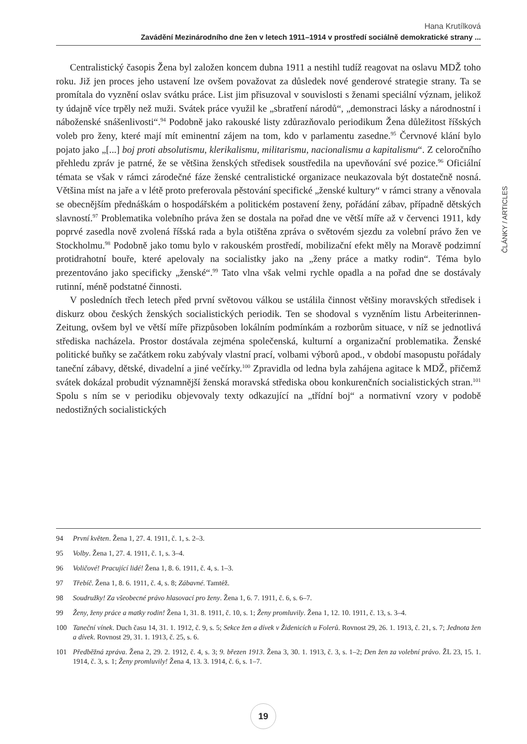Hana Krutílková
Zavádění Mezinárodního dne žen v letech 1911–1914 v prostředí sociálně demokratické strany ...
ČLÁNKY / ARTICLES
Centralistický časopis Žena byl založen koncem dubna 1911 a nestihl tudíž reagovat na oslavu MDŽ toho roku. Již jen proces jeho ustavení lze ovšem považovat za důsledek nové genderové strategie strany. Ta se promítala do vyznění oslav svátku práce. List jim přisuzoval v souvislosti s ženami speciální význam, jelikož ty údajně více trpěly než muži. Svátek práce využil ke „sbratření národů“, „demonstraci lásky a národnostní i náboženské snášenlivosti“.<sup>94</sup> Podobně jako rakouské listy zdůrazňovalo periodikum Žena důležitost říšských voleb pro ženy, které mají mít eminentní zájem na tom, kdo v parlamentu zasedne.<sup>95</sup> Červnové klání bylo pojato jako „[...] boj proti absolutismu, klerikalismu, militarismu, nacionalismu a kapitalismu“. Z celoročního přehledu zpráv je patrné, že se většina ženských středisek soustředila na upevňování své pozice.<sup>96</sup> Oficiální témata se však v rámci zárodečné fáze ženské centralistické organizace neukazovala být dostatečně nosná. Většina míst na jaře a v létě proto preferovala pěstování specifické „ženské kultury“ v rámci strany a věnovala se obecnějším přednáškám o hospodářském a politickém postavení ženy, pořádání zábav, případně dětských slavností.<sup>97</sup> Problematika volebního práva žen se dostala na pořad dne ve větší míře až v červenci 1911, kdy poprvé zasedla nově zvolená říšská rada a byla otištěna zpráva o světovém sjezdu za volební právo žen ve Stockholmu.<sup>98</sup> Podobně jako tomu bylo v rakouském prostředí, mobilizační efekt měly na Moravě podzimní protidrahotní bouře, které apelovaly na socialistky jako na „ženy práce a matky rodin“. Téma bylo prezentováno jako specificky „ženské“.<sup>99</sup> Tato vlna však velmi rychle opadla a na pořad dne se dostávaly rutinní, méně podstatné činnosti.
V posledních třech letech před první světovou válkou se ustálila činnost většiny moravských středisek i diskurz obou českých ženských socialistických periodik. Ten se shodoval s vyzněním listu Arbeiterinnen-Zeitung, ovšem byl ve větší míře přizpůsoben lokálním podmínkám a rozborům situace, v níž se jednotlivá střediska nacházela. Prostor dostávala zejména společenská, kulturní a organizační problematika. Ženské politické buňky se začátkem roku zabývaly vlastní prací, volbami výborů apod., v období masopustu pořádaly taneční zábavy, dětské, divadelní a jiné večírky.<sup>100</sup> Zpravidla od ledna byla zahájena agitace k MDŽ, přičemž svátek dokázal probudit významnější ženská moravská střediska obou konkurenčních socialistických stran.<sup>101</sup> Spolu s ním se v periodiku objevovaly texty odkazující na „třídní boj“ a normativní vzory v podobě nedostižných socialistických
94 První květen. Žena 1, 27. 4. 1911, č. 1, s. 2–3.
95 Volby. Žena 1, 27. 4. 1911, č. 1, s. 3–4.
96 Voličové! Pracující lidé! Žena 1, 8. 6. 1911, č. 4, s. 1–3.
97 Třebíč. Žena 1, 8. 6. 1911, č. 4, s. 8; Zábavné. Tamtéž.
98 Soudružky! Za všeobecné právo hlasovací pro ženy. Žena 1, 6. 7. 1911, č. 6, s. 6–7.
99 Ženy, ženy práce a matky rodin! Žena 1, 31. 8. 1911, č. 10, s. 1; Ženy promluvily. Žena 1, 12. 10. 1911, č. 13, s. 3–4.
100 Taneční vínek. Duch času 14, 31. 1. 1912, č. 9, s. 5; Sekce žen a dívek v Židenicích u Folerů. Rovnost 29, 26. 1. 1913, č. 21, s. 7; Jednota žen a dívek. Rovnost 29, 31. 1. 1913, č. 25, s. 6.
101 Předběžná zpráva. Žena 2, 29. 2. 1912, č. 4, s. 3; 9. březen 1913. Žena 3, 30. 1. 1913, č. 3, s. 1–2; Den žen za volební právo. ŽL 23, 15. 1. 1914, č. 3, s. 1; Ženy promluvily! Žena 4, 13. 3. 1914, č. 6, s. 1–7.
19